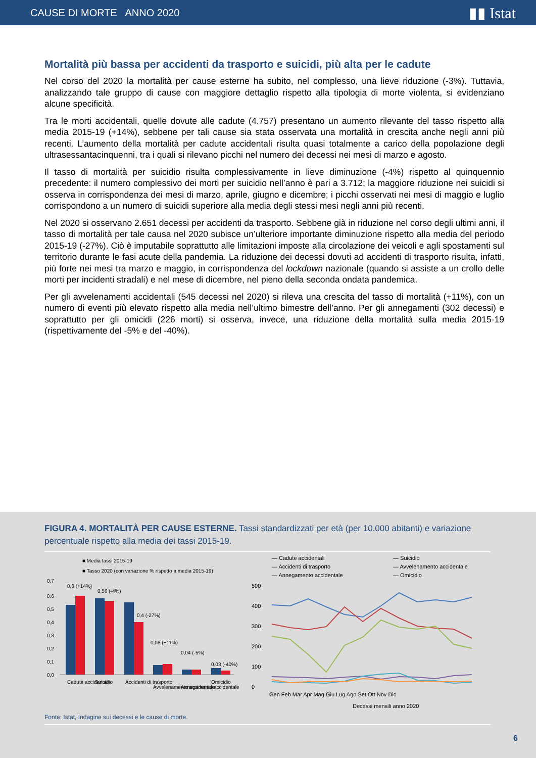CAUSE DI MORTE ANNO 2020 ▮▮ Istat
Mortalità più bassa per accidenti da trasporto e suicidi, più alta per le cadute
Nel corso del 2020 la mortalità per cause esterne ha subito, nel complesso, una lieve riduzione (-3%). Tuttavia, analizzando tale gruppo di cause con maggiore dettaglio rispetto alla tipologia di morte violenta, si evidenziano alcune specificità.
Tra le morti accidentali, quelle dovute alle cadute (4.757) presentano un aumento rilevante del tasso rispetto alla media 2015-19 (+14%), sebbene per tali cause sia stata osservata una mortalità in crescita anche negli anni più recenti. L’aumento della mortalità per cadute accidentali risulta quasi totalmente a carico della popolazione degli ultrasessantacinquenni, tra i quali si rilevano picchi nel numero dei decessi nei mesi di marzo e agosto.
Il tasso di mortalità per suicidio risulta complessivamente in lieve diminuzione (-4%) rispetto al quinquennio precedente: il numero complessivo dei morti per suicidio nell’anno è pari a 3.712; la maggiore riduzione nei suicidi si osserva in corrispondenza dei mesi di marzo, aprile, giugno e dicembre; i picchi osservati nei mesi di maggio e luglio corrispondono a un numero di suicidi superiore alla media degli stessi mesi negli anni più recenti.
Nel 2020 si osservano 2.651 decessi per accidenti da trasporto. Sebbene già in riduzione nel corso degli ultimi anni, il tasso di mortalità per tale causa nel 2020 subisce un’ulteriore importante diminuzione rispetto alla media del periodo 2015-19 (-27%). Ciò è imputabile soprattutto alle limitazioni imposte alla circolazione dei veicoli e agli spostamenti sul territorio durante le fasi acute della pandemia. La riduzione dei decessi dovuti ad accidenti di trasporto risulta, infatti, più forte nei mesi tra marzo e maggio, in corrispondenza del lockdown nazionale (quando si assiste a un crollo delle morti per incidenti stradali) e nel mese di dicembre, nel pieno della seconda ondata pandemica.
Per gli avvelenamenti accidentali (545 decessi nel 2020) si rileva una crescita del tasso di mortalità (+11%), con un numero di eventi più elevato rispetto alla media nell’ultimo bimestre dell’anno. Per gli annegamenti (302 decessi) e soprattutto per gli omicidi (226 morti) si osserva, invece, una riduzione della mortalità sulla media 2015-19 (rispettivamente del -5% e del -40%).
FIGURA 4. MORTALITÀ PER CAUSE ESTERNE. Tassi standardizzati per età (per 10.000 abitanti) e variazione percentuale rispetto alla media dei tassi 2015-19.
■ Media tassi 2015-19
■ Tasso 2020 (con variazione % rispetto a media 2015-19)
0,7
0,6
0,5
0,4
0,3
0,2
0,1
0,0
0,6 (+14%)
0,56 (-4%)
0,4 (-27%)
0,08 (+11%)
0,04 (-5%)
0,03 (-40%)
Cadute accidentali
Suicidio
Accidenti di trasporto
Avvelenamento accidentale
Annegamento accidentale
Omicidio
Fonte: Istat, Indagine sui decessi e le cause di morte.
— Cadute accidentali
— Suicidio
— Accidenti di trasporto
— Avvelenamento accidentale
— Annegamento accidentale
— Omicidio
500
400
300
200
100
0
Gen Feb Mar Apr Mag Giu Lug Ago Set Ott Nov Dic
Decessi mensili anno 2020
6